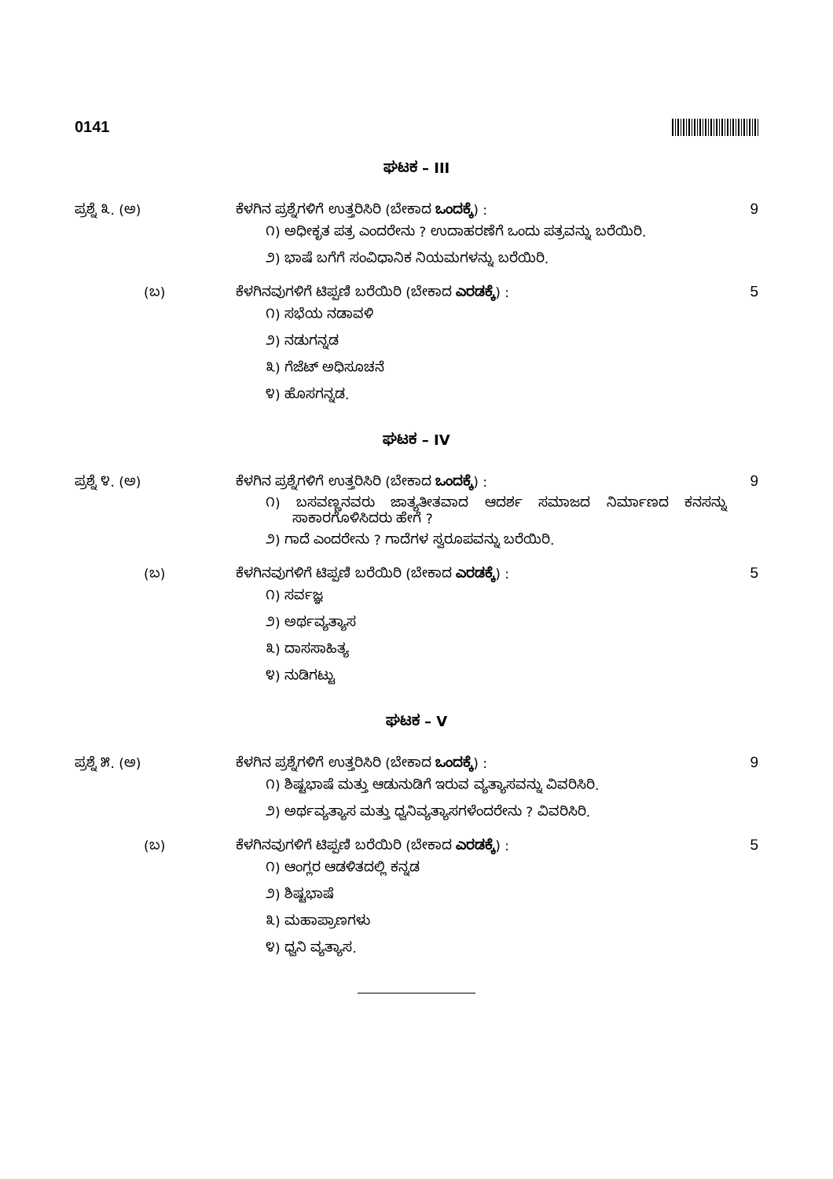0141
ಘಟಕ – III
ಪ್ರಶ್ನೆ ೩. (ಅ) ಕೆಳಗಿನ ಪ್ರಶ್ನೆಗಳಿಗೆ ಉತ್ತರಿಸಿರಿ (ಬೇಕಾದ ಒಂದಕ್ಕೆ) : 9
೧) ಅಧೀಕೃತ ಪತ್ರ ಎಂದರೇನು ? ಉದಾಹರಣೆಗೆ ಒಂದು ಪತ್ರವನ್ನು ಬರೆಯಿರಿ.
೨) ಭಾಷೆ ಬಗೆಗೆ ಸಂವಿಧಾನಿಕ ನಿಯಮಗಳನ್ನು ಬರೆಯಿರಿ.
(ಬ) ಕೆಳಗಿನವುಗಳಿಗೆ ಟಿಪ್ಪಣಿ ಬರೆಯಿರಿ (ಬೇಕಾದ ಎರಡಕ್ಕೆ) : 5
೧) ಸಭೆಯ ನಡಾವಳಿ
೨) ನಡುಗನ್ನಡ
೩) ಗೆಜೆಟ್ ಅಧಿಸೂಚನೆ
೪) ಹೊಸಗನ್ನಡ.
ಘಟಕ – IV
ಪ್ರಶ್ನೆ ೪. (ಅ) ಕೆಳಗಿನ ಪ್ರಶ್ನೆಗಳಿಗೆ ಉತ್ತರಿಸಿರಿ (ಬೇಕಾದ ಒಂದಕ್ಕೆ) : 9
೧) ಬಸವಣ್ಣನವರು ಜಾತ್ಯತೀತವಾದ ಆದರ್ಶ ಸಮಾಜದ ನಿರ್ಮಾಣದ ಕನಸನ್ನು ಸಾಕಾರಗೊಳಿಸಿದರು ಹೇಗೆ ?
೨) ಗಾದೆ ಎಂದರೇನು ? ಗಾದೆಗಳ ಸ್ವರೂಪವನ್ನು ಬರೆಯಿರಿ.
(ಬ) ಕೆಳಗಿನವುಗಳಿಗೆ ಟಿಪ್ಪಣಿ ಬರೆಯಿರಿ (ಬೇಕಾದ ಎರಡಕ್ಕೆ) : 5
೧) ಸರ್ವಜ್ಞ
೨) ಅರ್ಥವ್ಯತ್ಯಾಸ
೩) ದಾಸಸಾಹಿತ್ಯ
೪) ನುಡಿಗಟ್ಟು
ಘಟಕ – V
ಪ್ರಶ್ನೆ ೫. (ಅ) ಕೆಳಗಿನ ಪ್ರಶ್ನೆಗಳಿಗೆ ಉತ್ತರಿಸಿರಿ (ಬೇಕಾದ ಒಂದಕ್ಕೆ) : 9
೧) ಶಿಷ್ಟಭಾಷೆ ಮತ್ತು ಆಡುನುಡಿಗೆ ಇರುವ ವ್ಯತ್ಯಾಸವನ್ನು ವಿವರಿಸಿರಿ.
೨) ಅರ್ಥವ್ಯತ್ಯಾಸ ಮತ್ತು ಧ್ವನಿವ್ಯತ್ಯಾಸಗಳೆಂದರೇನು ? ವಿವರಿಸಿರಿ.
(ಬ) ಕೆಳಗಿನವುಗಳಿಗೆ ಟಿಪ್ಪಣಿ ಬರೆಯಿರಿ (ಬೇಕಾದ ಎರಡಕ್ಕೆ) : 5
೧) ಆಂಗ್ಲರ ಆಡಳಿತದಲ್ಲಿ ಕನ್ನಡ
೨) ಶಿಷ್ಟಭಾಷೆ
೩) ಮಹಾಪ್ರಾಣಗಳು
೪) ಧ್ವನಿ ವ್ಯತ್ಯಾಸ.